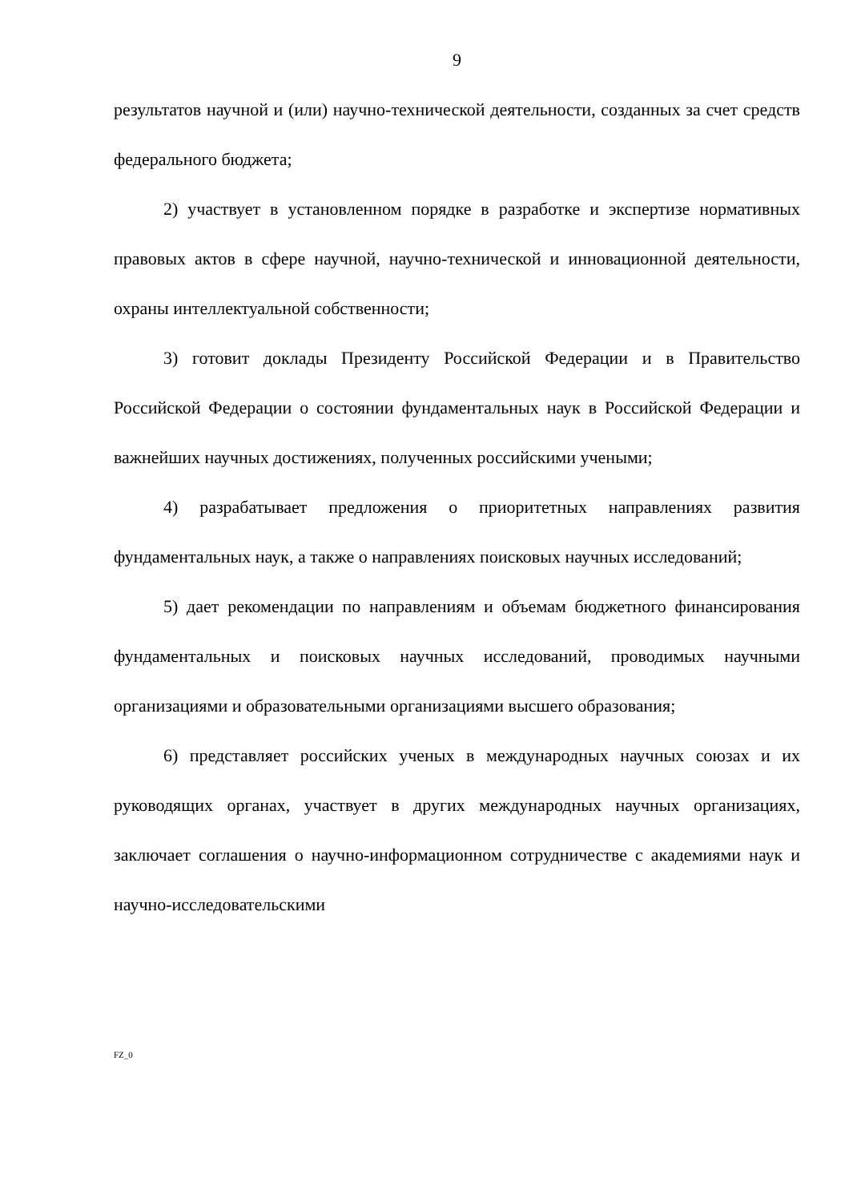9
результатов научной и (или) научно-технической деятельности, созданных за счет средств федерального бюджета;
2) участвует в установленном порядке в разработке и экспертизе нормативных правовых актов в сфере научной, научно-технической и инновационной деятельности, охраны интеллектуальной собственности;
3) готовит доклады Президенту Российской Федерации и в Правительство Российской Федерации о состоянии фундаментальных наук в Российской Федерации и важнейших научных достижениях, полученных российскими учеными;
4) разрабатывает предложения о приоритетных направлениях развития фундаментальных наук, а также о направлениях поисковых научных исследований;
5) дает рекомендации по направлениям и объемам бюджетного финансирования фундаментальных и поисковых научных исследований, проводимых научными организациями и образовательными организациями высшего образования;
6) представляет российских ученых в международных научных союзах и их руководящих органах, участвует в других международных научных организациях, заключает соглашения о научно-информационном сотрудничестве с академиями наук и научно-исследовательскими
FZ_0